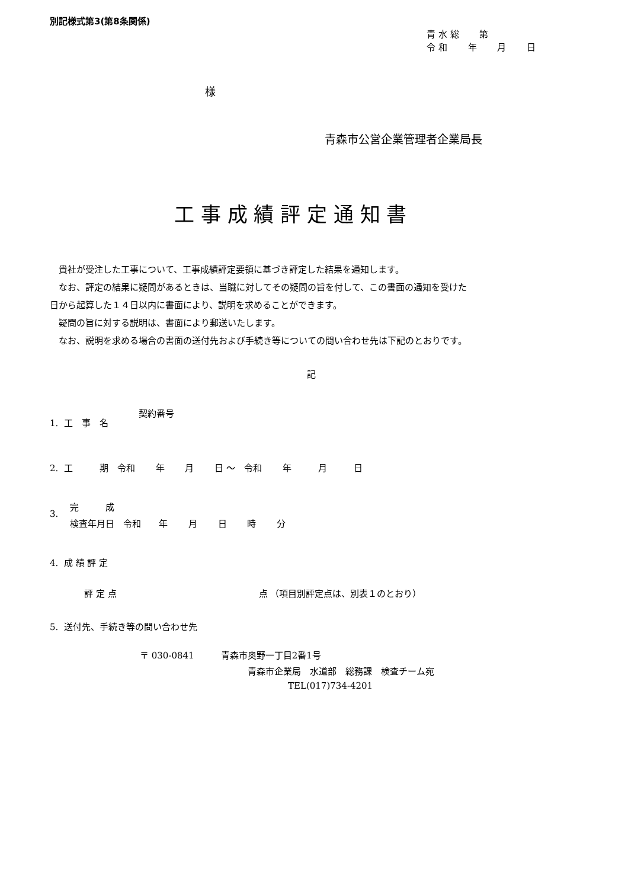別記様式第3(第8条関係)
青 水 総　　 第
令 和　　 年　　 月　　 日
様
青森市公営企業管理者企業局長
工 事 成 績 評 定 通 知 書
　貴社が受注した工事について、工事成績評定要領に基づき評定した結果を通知します。 　なお、評定の結果に疑問があるときは、当職に対してその疑問の旨を付して、この書面の通知を受けた 日から起算した１４日以内に書面により、説明を求めることができます。 　疑問の旨に対する説明は、書面により郵送いたします。 　なお、説明を求める場合の書面の送付先および手続き等についての問い合わせ先は下記のとおりです。
記
契約番号
1. 工　事　名
2. 工　　　期　令和　　 年　　 月　　 日 ～　令和　　 年　　　月　　　日
完　　　成
3.
検査年月日　令和　　年　　 月　　 日　　 時　　 分
4. 成 績 評 定
評 定 点　　　　　　　　　　　　　　　　点 （項目別評定点は、別表１のとおり）
5. 送付先、手続き等の問い合わせ先
〒 030-0841　　　青森市奥野一丁目2番1号
青森市企業局　水道部　総務課　検査チーム宛
TEL(017)734-4201